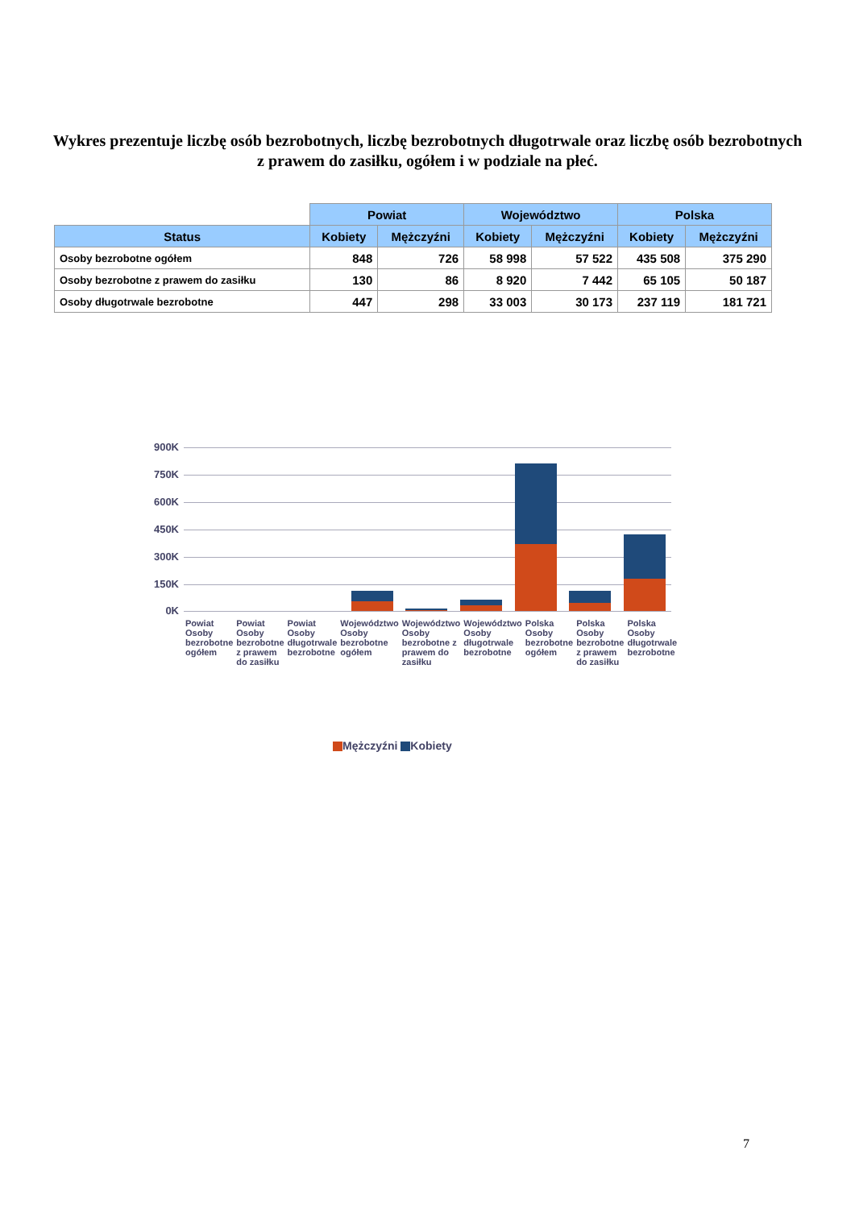Wykres prezentuje liczbę osób bezrobotnych, liczbę bezrobotnych długotrwale oraz liczbę osób bezrobotnych z prawem do zasiłku, ogółem i w podziale na płeć.
| | Powiat | | Województwo | | Polska | |
| Status | Kobiety | Mężczyźni | Kobiety | Mężczyźni | Kobiety | Mężczyźni |
| Osoby bezrobotne ogółem | 848 | 726 | 58 998 | 57 522 | 435 508 | 375 290 |
| Osoby bezrobotne z prawem do zasiłku | 130 | 86 | 8 920 | 7 442 | 65 105 | 50 187 |
| Osoby długotrwale bezrobotne | 447 | 298 | 33 003 | 30 173 | 237 119 | 181 721 |
900K
750K
600K
450K
300K
150K
0K
Powiat Osoby bezrobotne ogółem Powiat Osoby bezrobotne z prawem do zasiłku
Powiat Osoby długotrwale bezrobotne
Województwo Osoby bezrobotne ogółem
Województwo Osoby bezrobotne z prawem do zasiłku
Województwo Osoby długotrwale bezrobotne
Polska Osoby bezrobotne ogółem Polska Osoby bezrobotne z prawem do zasiłku
Polska Osoby długotrwale bezrobotne
Mężczyźni Kobiety
7